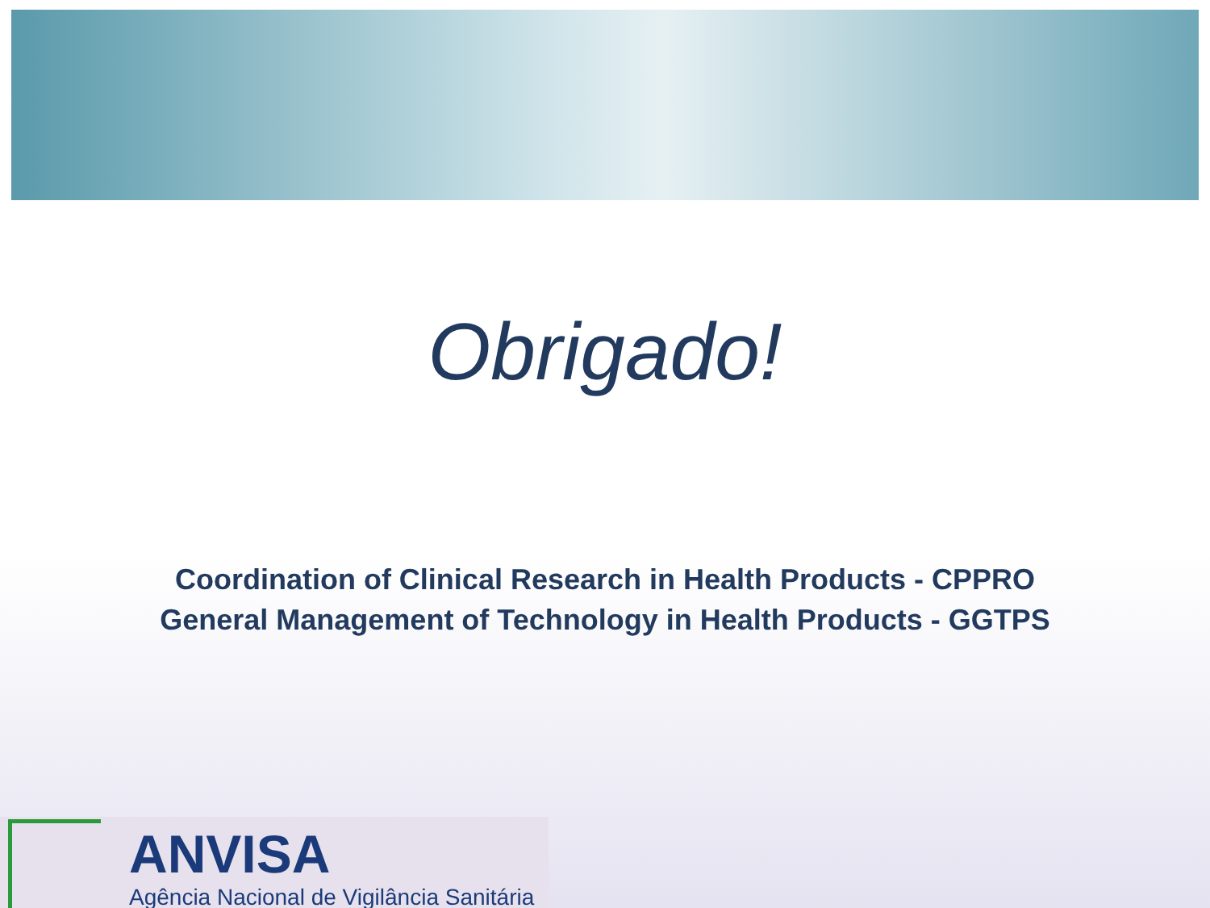Obrigado!
Coordination of Clinical Research in Health Products - CPPRO
General Management of Technology in Health Products - GGTPS
ANVISA
Agência Nacional de Vigilância Sanitária